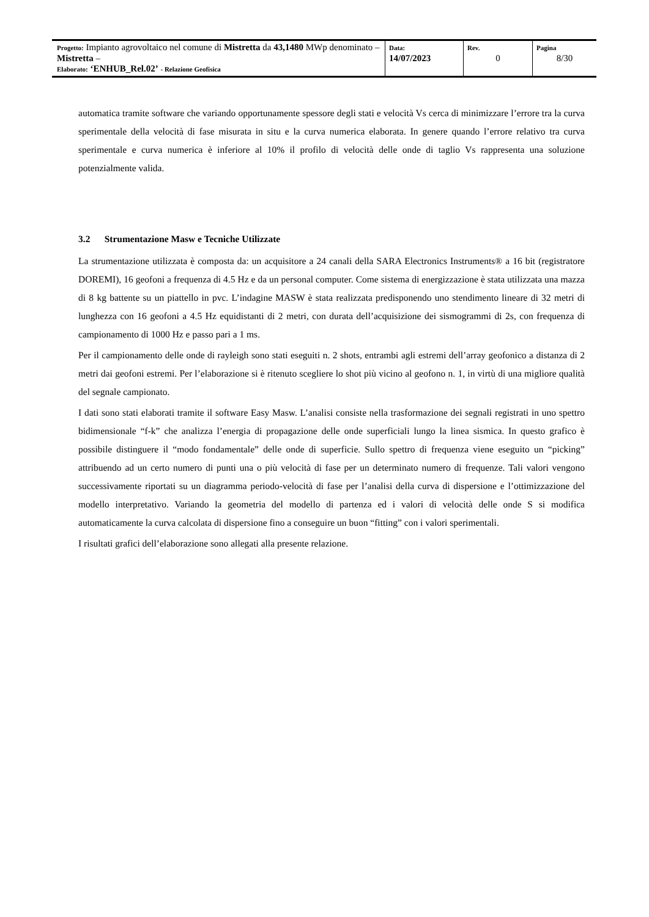| Progetto: Impianto agrovoltaico nel comune di Mistretta da 43,1480 MWp denominato – Mistretta – Elaborato: ‘ENHUB_Rel.02’ - Relazione Geofisica | Data: 14/07/2023 | Rev. 0 | Pagina 8/30 |
automatica tramite software che variando opportunamente spessore degli stati e velocità Vs cerca di minimizzare l’errore tra la curva sperimentale della velocità di fase misurata in situ e la curva numerica elaborata. In genere quando l’errore relativo tra curva sperimentale e curva numerica è inferiore al 10% il profilo di velocità delle onde di taglio Vs rappresenta una soluzione potenzialmente valida.
3.2 Strumentazione Masw e Tecniche Utilizzate
La strumentazione utilizzata è composta da: un acquisitore a 24 canali della SARA Electronics Instruments® a 16 bit (registratore DOREMI), 16 geofoni a frequenza di 4.5 Hz e da un personal computer. Come sistema di energizzazione è stata utilizzata una mazza di 8 kg battente su un piattello in pvc. L’indagine MASW è stata realizzata predisponendo uno stendimento lineare di 32 metri di lunghezza con 16 geofoni a 4.5 Hz equidistanti di 2 metri, con durata dell’acquisizione dei sismogrammi di 2s, con frequenza di campionamento di 1000 Hz e passo pari a 1 ms.
Per il campionamento delle onde di rayleigh sono stati eseguiti n. 2 shots, entrambi agli estremi dell’array geofonico a distanza di 2 metri dai geofoni estremi. Per l’elaborazione si è ritenuto scegliere lo shot più vicino al geofono n. 1, in virtù di una migliore qualità del segnale campionato.
I dati sono stati elaborati tramite il software Easy Masw. L’analisi consiste nella trasformazione dei segnali registrati in uno spettro bidimensionale “f-k” che analizza l’energia di propagazione delle onde superficiali lungo la linea sismica. In questo grafico è possibile distinguere il “modo fondamentale” delle onde di superficie. Sullo spettro di frequenza viene eseguito un “picking” attribuendo ad un certo numero di punti una o più velocità di fase per un determinato numero di frequenze. Tali valori vengono successivamente riportati su un diagramma periodo-velocità di fase per l’analisi della curva di dispersione e l’ottimizzazione del modello interpretativo. Variando la geometria del modello di partenza ed i valori di velocità delle onde S si modifica automaticamente la curva calcolata di dispersione fino a conseguire un buon “fitting” con i valori sperimentali.
I risultati grafici dell’elaborazione sono allegati alla presente relazione.